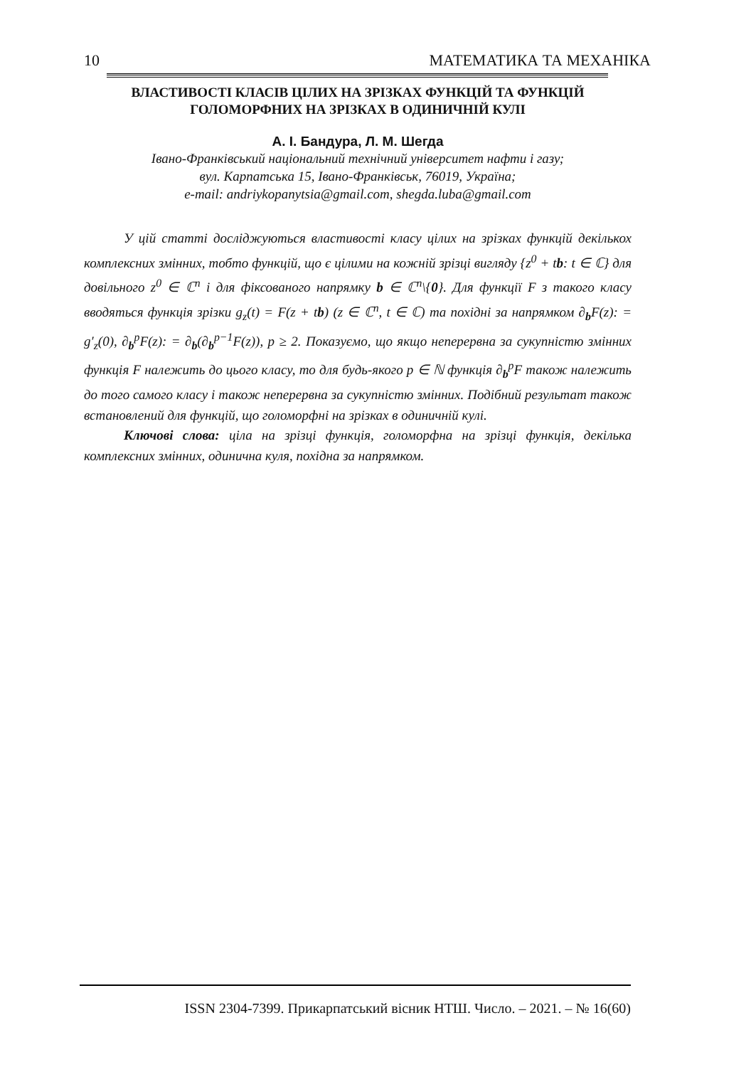10 МАТЕМАТИКА ТА МЕХАНІКА
ВЛАСТИВОСТІ КЛАСІВ ЦІЛИХ НА ЗРІЗКАХ ФУНКЦІЙ ТА ФУНКЦІЙ ГОЛОМОРФНИХ НА ЗРІЗКАХ В ОДИНИЧНІЙ КУЛІ
А. І. Бандура, Л. М. Шегда
Івано-Франківський національний технічний університет нафти і газу;
вул. Карпатська 15, Івано-Франківськ, 76019, Україна;
e-mail: andriykopanytsia@gmail.com, shegda.luba@gmail.com
У цій статті досліджуються властивості класу цілих на зрізках функцій декількох комплексних змінних, тобто функцій, що є цілими на кожній зрізці вигляду {z<sup>0</sup> + tb: t ∈ ℂ} для довільного z<sup>0</sup> ∈ ℂ<sup>n</sup> і для фіксованого напрямку b ∈ ℂ<sup>n</sup>\{0}. Для функції F з такого класу вводяться функція зрізки g<sub>z</sub>(t) = F(z + tb) (z ∈ ℂ<sup>n</sup>, t ∈ ℂ) та похідні за напрямком ∂<sub>b</sub>F(z): = g′<sub>z</sub>(0), ∂<sub>b</sub><sup>p</sup>F(z): = ∂<sub>b</sub>(∂<sub>b</sub><sup>p−1</sup>F(z)), p ≥ 2. Показуємо, що якщо неперервна за сукупністю змінних функція F належить до цього класу, то для будь-якого p ∈ ℕ функція ∂<sub>b</sub><sup>p</sup>F також належить до того самого класу і також неперервна за сукупністю змінних. Подібний результат також встановлений для функцій, що голоморфні на зрізках в одиничній кулі.
Ключові слова: ціла на зрізці функція, голоморфна на зрізці функція, декілька комплексних змінних, одинична куля, похідна за напрямком.
ISSN 2304-7399. Прикарпатський вісник НТШ. Число. – 2021. – № 16(60)